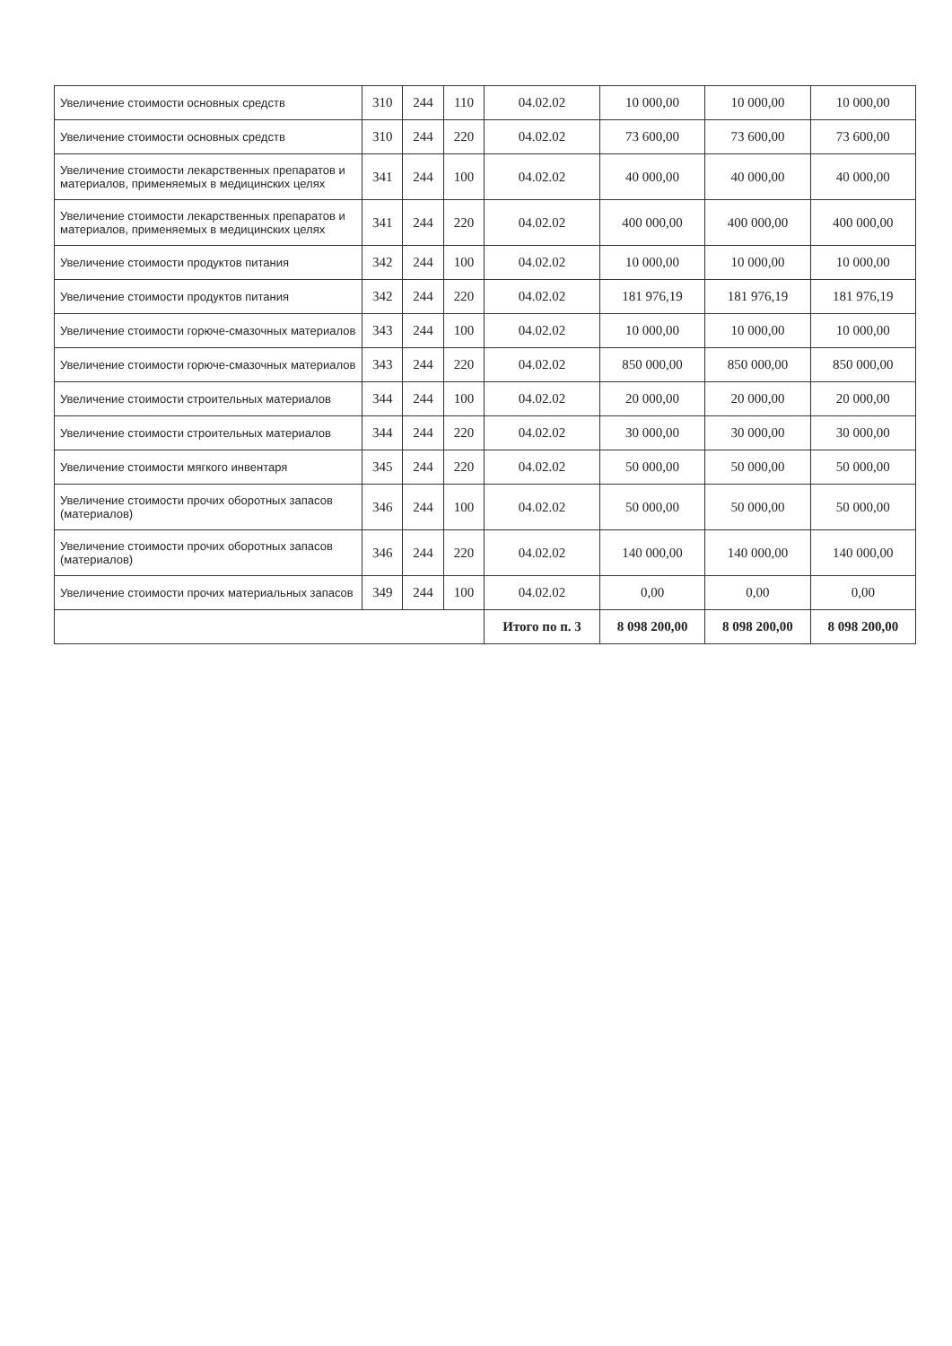| Увеличение стоимости основных средств | 310 | 244 | 110 | 04.02.02 | 10 000,00 | 10 000,00 | 10 000,00 |
| Увеличение стоимости основных средств | 310 | 244 | 220 | 04.02.02 | 73 600,00 | 73 600,00 | 73 600,00 |
| Увеличение стоимости лекарственных препаратов и материалов, применяемых в медицинских целях | 341 | 244 | 100 | 04.02.02 | 40 000,00 | 40 000,00 | 40 000,00 |
| Увеличение стоимости лекарственных препаратов и материалов, применяемых в медицинских целях | 341 | 244 | 220 | 04.02.02 | 400 000,00 | 400 000,00 | 400 000,00 |
| Увеличение стоимости продуктов питания | 342 | 244 | 100 | 04.02.02 | 10 000,00 | 10 000,00 | 10 000,00 |
| Увеличение стоимости продуктов питания | 342 | 244 | 220 | 04.02.02 | 181 976,19 | 181 976,19 | 181 976,19 |
| Увеличение стоимости горюче-смазочных материалов | 343 | 244 | 100 | 04.02.02 | 10 000,00 | 10 000,00 | 10 000,00 |
| Увеличение стоимости горюче-смазочных материалов | 343 | 244 | 220 | 04.02.02 | 850 000,00 | 850 000,00 | 850 000,00 |
| Увеличение стоимости строительных материалов | 344 | 244 | 100 | 04.02.02 | 20 000,00 | 20 000,00 | 20 000,00 |
| Увеличение стоимости строительных материалов | 344 | 244 | 220 | 04.02.02 | 30 000,00 | 30 000,00 | 30 000,00 |
| Увеличение стоимости мягкого инвентаря | 345 | 244 | 220 | 04.02.02 | 50 000,00 | 50 000,00 | 50 000,00 |
| Увеличение стоимости прочих оборотных запасов (материалов) | 346 | 244 | 100 | 04.02.02 | 50 000,00 | 50 000,00 | 50 000,00 |
| Увеличение стоимости прочих оборотных запасов (материалов) | 346 | 244 | 220 | 04.02.02 | 140 000,00 | 140 000,00 | 140 000,00 |
| Увеличение стоимости прочих материальных запасов | 349 | 244 | 100 | 04.02.02 | 0,00 | 0,00 | 0,00 |
| | | | | Итого по п. 3 | 8 098 200,00 | 8 098 200,00 | 8 098 200,00 |